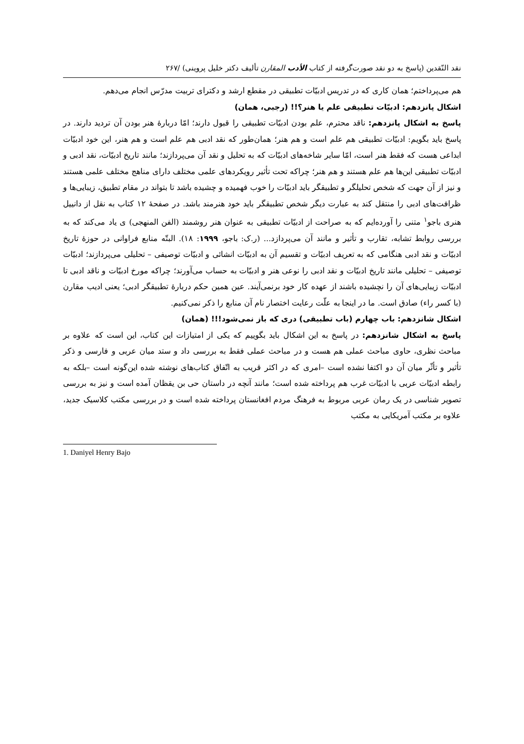نقد النّقدین (پاسخ به دو نقد صورت‌گرفته از کتاب الأدب المقارن تألیف دکتر خلیل پروینی) /۲۶۷
هم می‌پرداختم؛ همان کاری که در تدریس ادبیّات تطبیقی در مقطع ارشد و دکترای تربیت مدرّس انجام می‌دهم.
اشکال پانزدهم: ادبیّات تطبیقی علم یا هنر؟!! (رجبی، همان)
پاسخ به اشکال پانزدهم: ناقد محترم، علم بودن ادبیّات تطبیقی را قبول دارند؛ امّا دربارهٔ هنر بودن آن تردید دارند. در پاسخ باید بگویم: ادبیّات تطبیقی هم علم است و هم هنر؛ همان‌طور که نقد ادبی هم علم است و هم هنر، این خود ادبیّات ابداعی هست که فقط هنر است، امّا سایر شاخه‌های ادبیّات که به تحلیل و نقد آن می‌پردازند؛ مانند تاریخ ادبیّات، نقد ادبی و ادبیّات تطبیقی این‌ها هم علم هستند و هم هنر؛ چراکه تحت تأثیر رویکردهای علمی مختلف دارای مناهج مختلف علمی هستند و نیز از آن جهت که شخص تحلیلگر و تطبیقگر باید ادبیّات را خوب فهمیده و چشیده باشد تا بتواند در مقام تطبیق، زیبایی‌ها و ظرافت‌های ادبی را منتقل کند به عبارت دیگر شخص تطبیقگر باید خود هنرمند باشد. در صفحهٔ ۱۲ کتاب به نقل از دانییل هنری باجو<sup>۱</sup> متنی را آورده‌ایم که به صراحت از ادبیّات تطبیقی به عنوان هنر روشمند (الفن المنهجی) ی یاد می‌کند که به بررسی روابط تشابه، تقارب و تأثیر و مانند آن می‌پردازد... (ر.ک: باجو، ۱۹۹۹: ۱۸). البتّه منابع فراوانی در حوزهٔ تاریخ ادبیّات و نقد ادبی هنگامی که به تعریف ادبیّات و تقسیم آن به ادبیّات انشائی و ادبیّات توصیفی – تحلیلی می‌پردازند؛ ادبیّات توصیفی – تحلیلی مانند تاریخ ادبیّات و نقد ادبی را نوعی هنر و ادبیّات به حساب می‌آورند؛ چراکه مورخ ادبیّات و ناقد ادبی تا ادبیّات زیبایی‌های آن را نچشیده باشند از عهده کار خود برنمی‌آیند. عین همین حکم دربارهٔ تطبیقگر ادبی؛ یعنی ادیب مقارن (با کسر راء) صادق است. ما در اینجا به علّت رعایت اختصار نام آن منابع را ذکر نمی‌کنیم.
اشکال شانزدهم: باب چهارم (باب تطبیقی) دری که باز نمی‌شود!!! (همان)
پاسخ به اشکال شانزدهم: در پاسخ به این اشکال باید بگوییم که یکی از امتیازات این کتاب، این است که علاوه بر مباحث نظری، حاوی مباحث عملی هم هست و در مباحث عملی فقط به بررسی داد و ستد میان عربی و فارسی و ذکر تأثیر و تأثّر میان آن دو اکتفا نشده است –امری که در اکثر قریب به اتّفاق کتاب‌های نوشته شده این‌گونه است –بلکه به رابطه ادبیّات عربی با ادبیّات غرب هم پرداخته شده است؛ مانند آنچه در داستان حی بن یقظان آمده است و نیز به بررسی تصویر شناسی در یک رمان عربی مربوط به فرهنگ مردم افغانستان پرداخته شده است و در بررسی مکتب کلاسیک جدید، علاوه بر مکتب آمریکایی به مکتب
1. Daniyel Henry Bajo